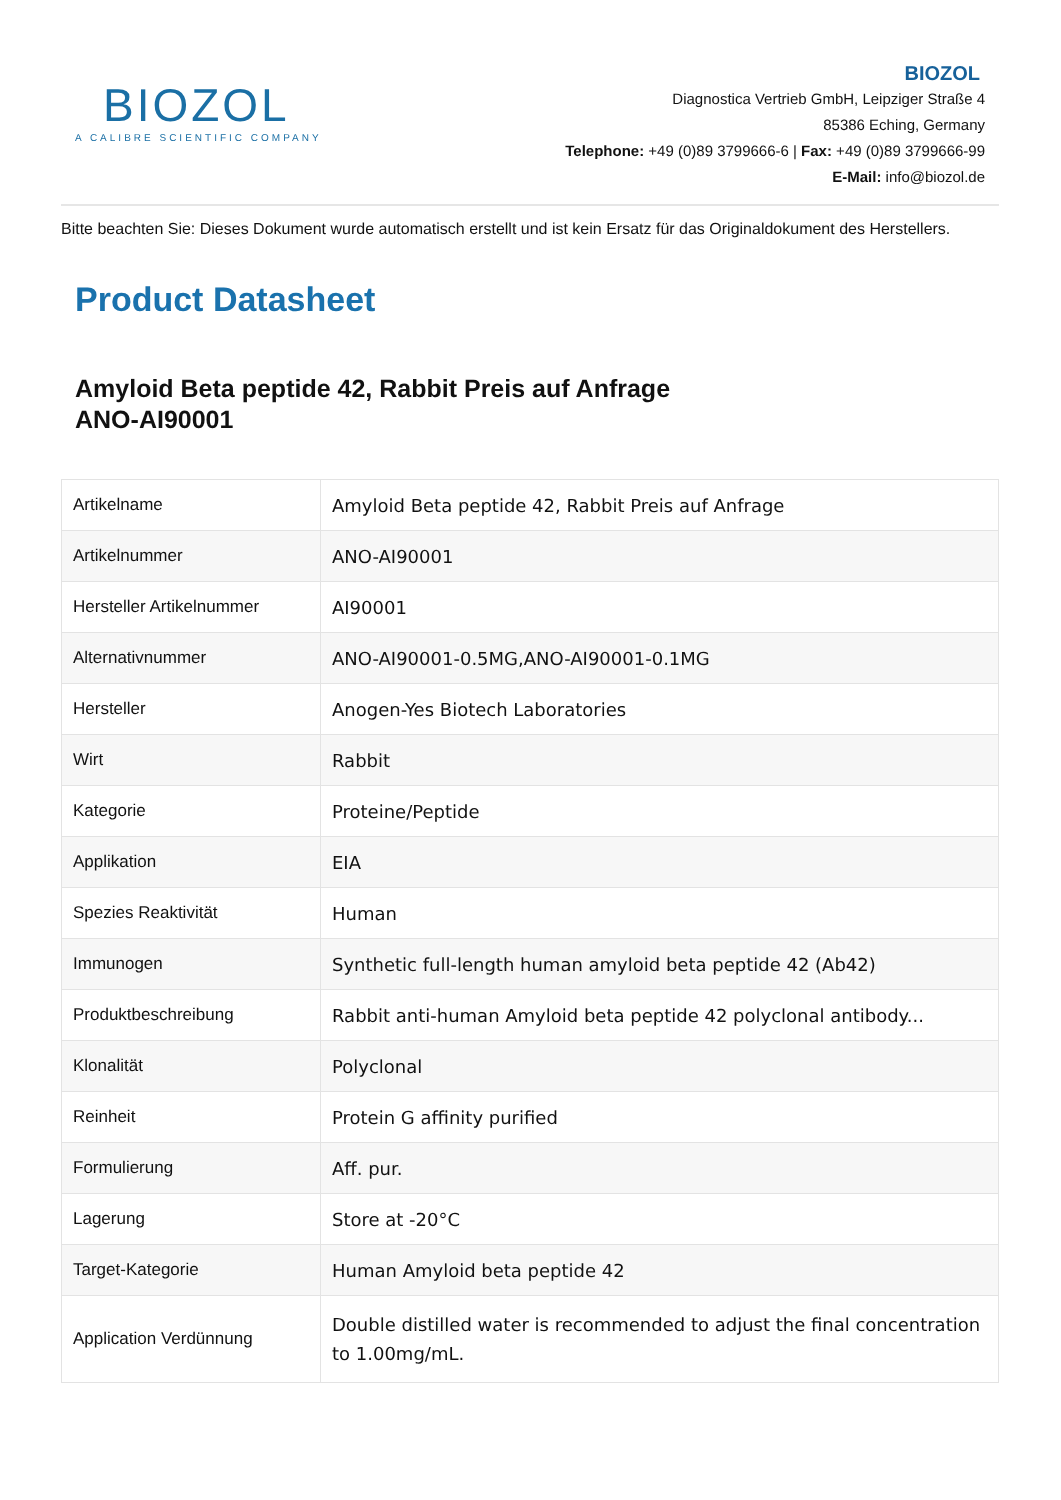BIOZOL
A CALIBRE SCIENTIFIC COMPANY
BIOZOL
Diagnostica Vertrieb GmbH, Leipziger Straße 4
85386 Eching, Germany
Telephone: +49 (0)89 3799666-6 | Fax: +49 (0)89 3799666-99
E-Mail: info@biozol.de
Bitte beachten Sie: Dieses Dokument wurde automatisch erstellt und ist kein Ersatz für das Originaldokument des Herstellers.
Product Datasheet
Amyloid Beta peptide 42, Rabbit Preis auf Anfrage
ANO-AI90001
| Artikelname | Amyloid Beta peptide 42, Rabbit Preis auf Anfrage |
| Artikelnummer | ANO-AI90001 |
| Hersteller Artikelnummer | AI90001 |
| Alternativnummer | ANO-AI90001-0.5MG,ANO-AI90001-0.1MG |
| Hersteller | Anogen-Yes Biotech Laboratories |
| Wirt | Rabbit |
| Kategorie | Proteine/Peptide |
| Applikation | EIA |
| Spezies Reaktivität | Human |
| Immunogen | Synthetic full-length human amyloid beta peptide 42 (Ab42) |
| Produktbeschreibung | Rabbit anti-human Amyloid beta peptide 42 polyclonal antibody... |
| Klonalität | Polyclonal |
| Reinheit | Protein G affinity purified |
| Formulierung | Aff. pur. |
| Lagerung | Store at -20°C |
| Target-Kategorie | Human Amyloid beta peptide 42 |
| Application Verdünnung | Double distilled water is recommended to adjust the final concentration to 1.00mg/mL. |